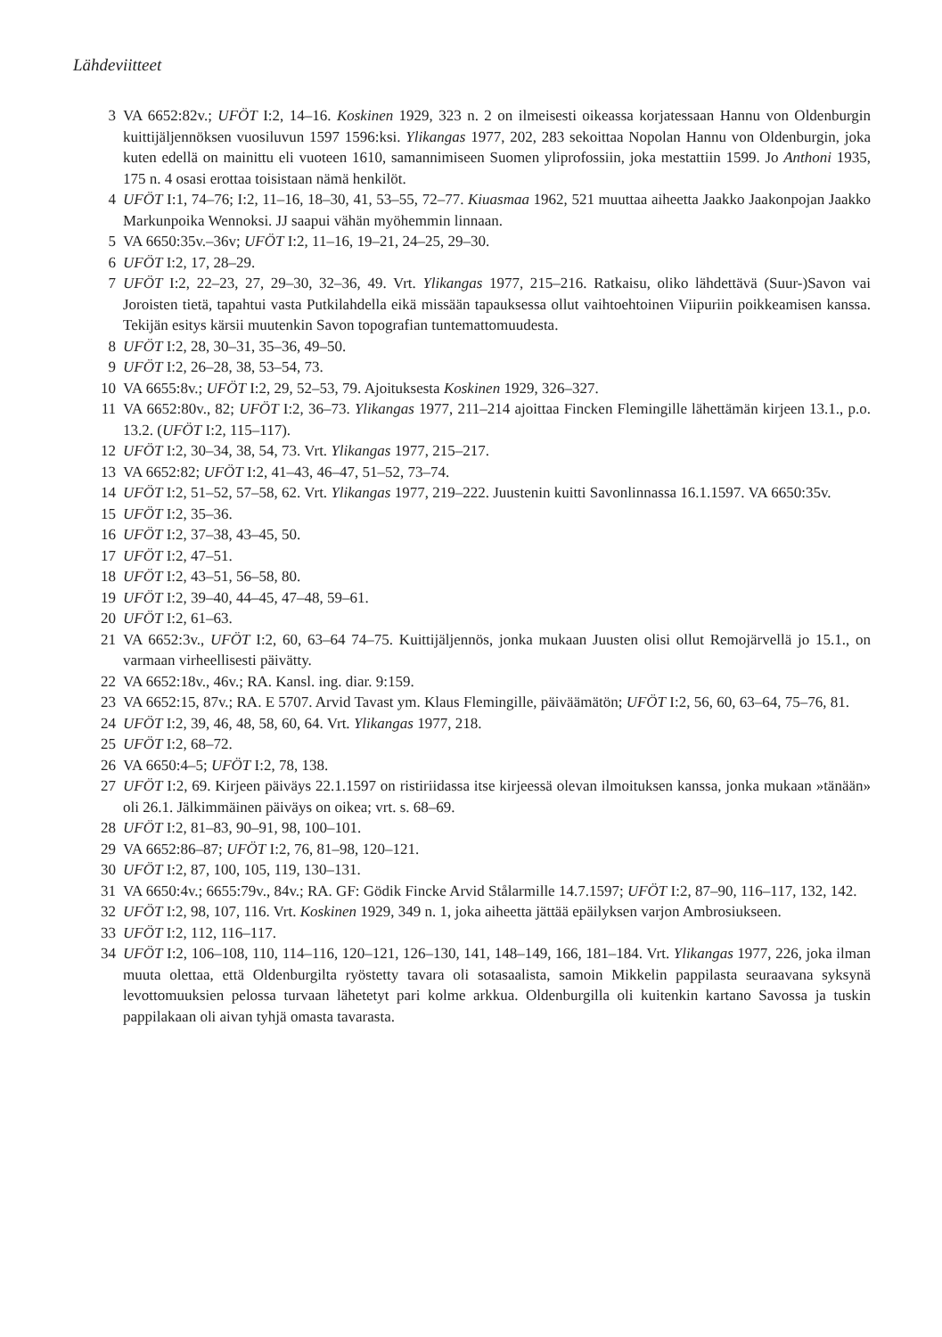Lähdeviitteet
3 VA 6652:82v.; UFÖT I:2, 14–16. Koskinen 1929, 323 n. 2 on ilmeisesti oikeassa korjatessaan Hannu von Oldenburgin kuittijäljennöksen vuosiluvun 1597 1596:ksi. Ylikangas 1977, 202, 283 sekoittaa Nopolan Hannu von Oldenburgin, joka kuten edellä on mainittu eli vuoteen 1610, samannimiseen Suomen yliprofossiin, joka mestattiin 1599. Jo Anthoni 1935, 175 n. 4 osasi erottaa toisistaan nämä henkilöt.
4 UFÖT I:1, 74–76; I:2, 11–16, 18–30, 41, 53–55, 72–77. Kiuasmaa 1962, 521 muuttaa aiheetta Jaakko Jaakonpojan Jaakko Markunpoika Wennoksi. JJ saapui vähän myöhemmin linnaan.
5 VA 6650:35v.–36v; UFÖT I:2, 11–16, 19–21, 24–25, 29–30.
6 UFÖT I:2, 17, 28–29.
7 UFÖT I:2, 22–23, 27, 29–30, 32–36, 49. Vrt. Ylikangas 1977, 215–216. Ratkaisu, oliko lähdettävä (Suur-)Savon vai Joroisten tietä, tapahtui vasta Putkilahdella eikä missään tapauksessa ollut vaihtoehtoinen Viipuriin poikkeamisen kanssa. Tekijän esitys kärsii muutenkin Savon topografian tuntemattomuudesta.
8 UFÖT I:2, 28, 30–31, 35–36, 49–50.
9 UFÖT I:2, 26–28, 38, 53–54, 73.
10 VA 6655:8v.; UFÖT I:2, 29, 52–53, 79. Ajoituksesta Koskinen 1929, 326–327.
11 VA 6652:80v., 82; UFÖT I:2, 36–73. Ylikangas 1977, 211–214 ajoittaa Fincken Flemingille lähettämän kirjeen 13.1., p.o. 13.2. (UFÖT I:2, 115–117).
12 UFÖT I:2, 30–34, 38, 54, 73. Vrt. Ylikangas 1977, 215–217.
13 VA 6652:82; UFÖT I:2, 41–43, 46–47, 51–52, 73–74.
14 UFÖT I:2, 51–52, 57–58, 62. Vrt. Ylikangas 1977, 219–222. Juustenin kuitti Savonlinnassa 16.1.1597. VA 6650:35v.
15 UFÖT I:2, 35–36.
16 UFÖT I:2, 37–38, 43–45, 50.
17 UFÖT I:2, 47–51.
18 UFÖT I:2, 43–51, 56–58, 80.
19 UFÖT I:2, 39–40, 44–45, 47–48, 59–61.
20 UFÖT I:2, 61–63.
21 VA 6652:3v., UFÖT I:2, 60, 63–64 74–75. Kuittijäljennös, jonka mukaan Juusten olisi ollut Remojärvellä jo 15.1., on varmaan virheellisesti päivätty.
22 VA 6652:18v., 46v.; RA. Kansl. ing. diar. 9:159.
23 VA 6652:15, 87v.; RA. E 5707. Arvid Tavast ym. Klaus Flemingille, päiväämätön; UFÖT I:2, 56, 60, 63–64, 75–76, 81.
24 UFÖT I:2, 39, 46, 48, 58, 60, 64. Vrt. Ylikangas 1977, 218.
25 UFÖT I:2, 68–72.
26 VA 6650:4–5; UFÖT I:2, 78, 138.
27 UFÖT I:2, 69. Kirjeen päiväys 22.1.1597 on ristiriidassa itse kirjeessä olevan ilmoituksen kanssa, jonka mukaan »tänään» oli 26.1. Jälkimmäinen päiväys on oikea; vrt. s. 68–69.
28 UFÖT I:2, 81–83, 90–91, 98, 100–101.
29 VA 6652:86–87; UFÖT I:2, 76, 81–98, 120–121.
30 UFÖT I:2, 87, 100, 105, 119, 130–131.
31 VA 6650:4v.; 6655:79v., 84v.; RA. GF: Gödik Fincke Arvid Stålarmille 14.7.1597; UFÖT I:2, 87–90, 116–117, 132, 142.
32 UFÖT I:2, 98, 107, 116. Vrt. Koskinen 1929, 349 n. 1, joka aiheetta jättää epäilyksen varjon Ambrosiukseen.
33 UFÖT I:2, 112, 116–117.
34 UFÖT I:2, 106–108, 110, 114–116, 120–121, 126–130, 141, 148–149, 166, 181–184. Vrt. Ylikangas 1977, 226, joka ilman muuta olettaa, että Oldenburgilta ryöstetty tavara oli sotasaalista, samoin Mikkelin pappilasta seuraavana syksynä levottomuuksien pelossa turvaan lähetetyt pari kolme arkkua. Oldenburgilla oli kuitenkin kartano Savossa ja tuskin pappilakaan oli aivan tyhjä omasta tavarasta.